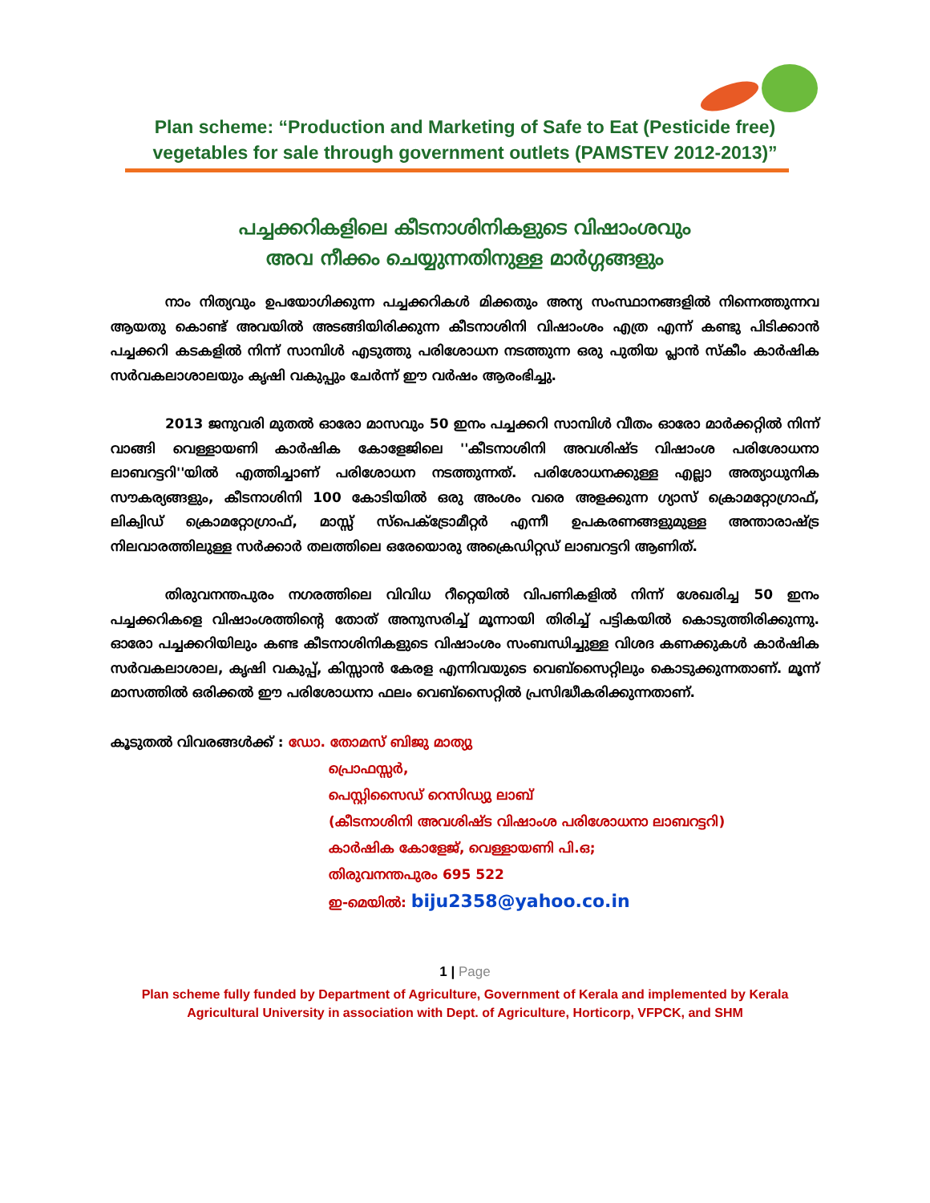Plan scheme: “Production and Marketing of Safe to Eat (Pesticide free)
vegetables for sale through government outlets (PAMSTEV 2012-2013)”
പച്ചക്കറികളിലെ കീടനാശിനികളുടെ വിഷാംശവും
അവ നീക്കം ചെയ്യുന്നതിനുള്ള മാർഗ്ഗങ്ങളും
നാം നിത്യവും ഉപയോഗിക്കുന്ന പച്ചക്കറികൾ മിക്കതും അന്യ സംസ്ഥാനങ്ങളിൽ നിന്നെത്തുന്നവ ആയതു കൊണ്ട് അവയിൽ അടങ്ങിയിരിക്കുന്ന കീടനാശിനി വിഷാംശം എത്ര എന്ന് കണ്ടു പിടിക്കാൻ പച്ചക്കറി കടകളിൽ നിന്ന് സാമ്പിൾ എടുത്തു പരിശോധന നടത്തുന്ന ഒരു പുതിയ പ്ലാൻ സ്കീം കാർഷിക സർവകലാശാലയും കൃഷി വകുപ്പും ചേർന്ന് ഈ വർഷം ആരംഭിച്ചു.
2013 ജനുവരി മുതൽ ഓരോ മാസവും 50 ഇനം പച്ചക്കറി സാമ്പിൾ വീതം ഓരോ മാർക്കറ്റിൽ നിന്ന് വാങ്ങി വെള്ളായണി കാർഷിക കോളേജിലെ ''കീടനാശിനി അവശിഷ്ട വിഷാംശ പരിശോധനാ ലാബറട്ടറി''യിൽ എത്തിച്ചാണ് പരിശോധന നടത്തുന്നത്. പരിശോധനക്കുള്ള എല്ലാ അത്യാധുനിക സൗകര്യങ്ങളും, കീടനാശിനി 100 കോടിയിൽ ഒരു അംശം വരെ അളക്കുന്ന ഗ്യാസ് ക്രൊമറ്റോഗ്രാഫ്, ലിക്വിഡ് ക്രൊമറ്റോഗ്രാഫ്, മാസ്സ് സ്പെക്ട്രോമീറ്റർ എന്നീ ഉപകരണങ്ങളുമുള്ള അന്താരാഷ്ട്ര നിലവാരത്തിലുള്ള സർക്കാർ തലത്തിലെ ഒരേയൊരു അക്രെഡിറ്റഡ് ലാബറട്ടറി ആണിത്.
തിരുവനന്തപുരം നഗരത്തിലെ വിവിധ റീറ്റെയിൽ വിപണികളിൽ നിന്ന് ശേഖരിച്ച 50 ഇനം പച്ചക്കറികളെ വിഷാംശത്തിന്റെ തോത് അനുസരിച്ച് മൂന്നായി തിരിച്ച് പട്ടികയിൽ കൊടുത്തിരിക്കുന്നു. ഓരോ പച്ചക്കറിയിലും കണ്ട കീടനാശിനികളുടെ വിഷാംശം സംബന്ധിച്ചുള്ള വിശദ കണക്കുകൾ കാർഷിക സർവകലാശാല, കൃഷി വകുപ്പ്, കിസ്സാൻ കേരള എന്നിവയുടെ വെബ്സൈറ്റിലും കൊടുക്കുന്നതാണ്. മൂന്ന് മാസത്തിൽ ഒരിക്കൽ ഈ പരിശോധനാ ഫലം വെബ്സൈറ്റിൽ പ്രസിദ്ധീകരിക്കുന്നതാണ്.
കൂടുതൽ വിവരങ്ങൾക്ക് : ഡോ. തോമസ് ബിജു മാത്യു
പ്രൊഫസ്സർ,
പെസ്റ്റിസൈഡ് റെസിഡ്യു ലാബ്
(കീടനാശിനി അവശിഷ്ട വിഷാംശ പരിശോധനാ ലാബറട്ടറി)
കാർഷിക കോളേജ്, വെള്ളായണി പി.ഒ;
തിരുവനന്തപുരം 695 522
ഇ-മെയിൽ: biju2358@yahoo.co.in
1 | Page
Plan scheme fully funded by Department of Agriculture, Government of Kerala and implemented by Kerala Agricultural University in association with Dept. of Agriculture, Horticorp, VFPCK, and SHM